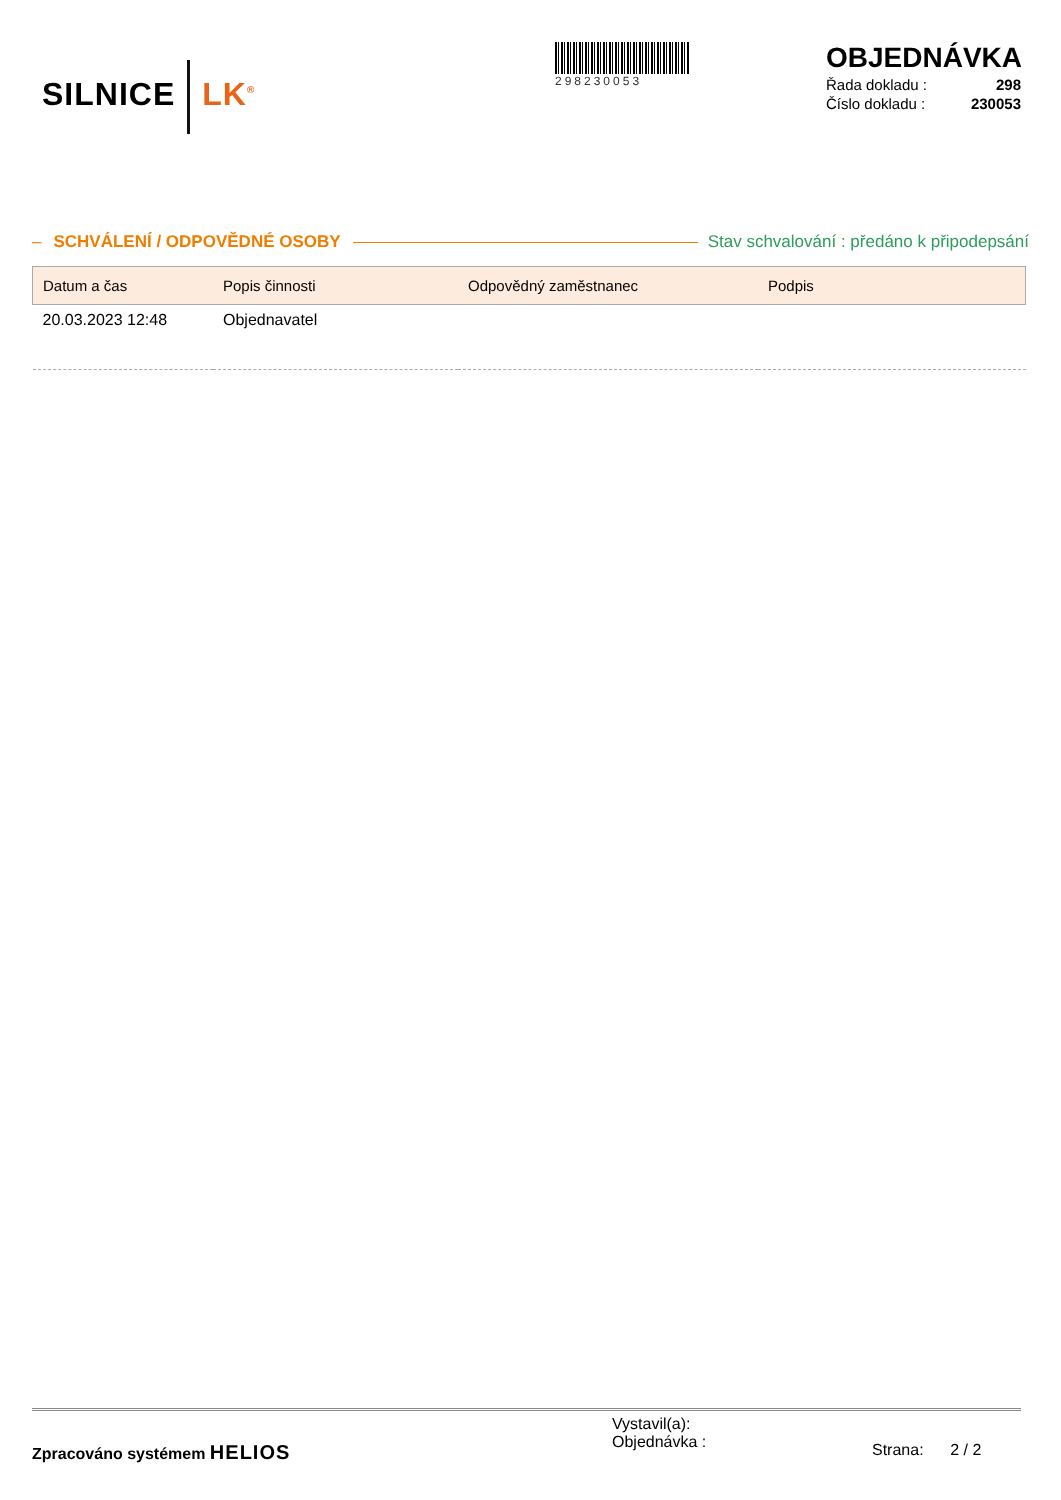SILNICE LK<sup>®</sup>
298230053
OBJEDNÁVKA
Řada dokladu : 298
Číslo dokladu : 230053
– SCHVÁLENÍ / ODPOVĚDNÉ OSOBY Stav schvalování : předáno k připodepsání
| Datum a čas | Popis činnosti | Odpovědný zaměstnanec | Podpis |
| --- | --- | --- | --- |
| 20.03.2023 12:48 | Objednavatel | | |
Zpracováno systémem HELIOS
Vystavil(a):
Objednávka :
Strana: 2 / 2